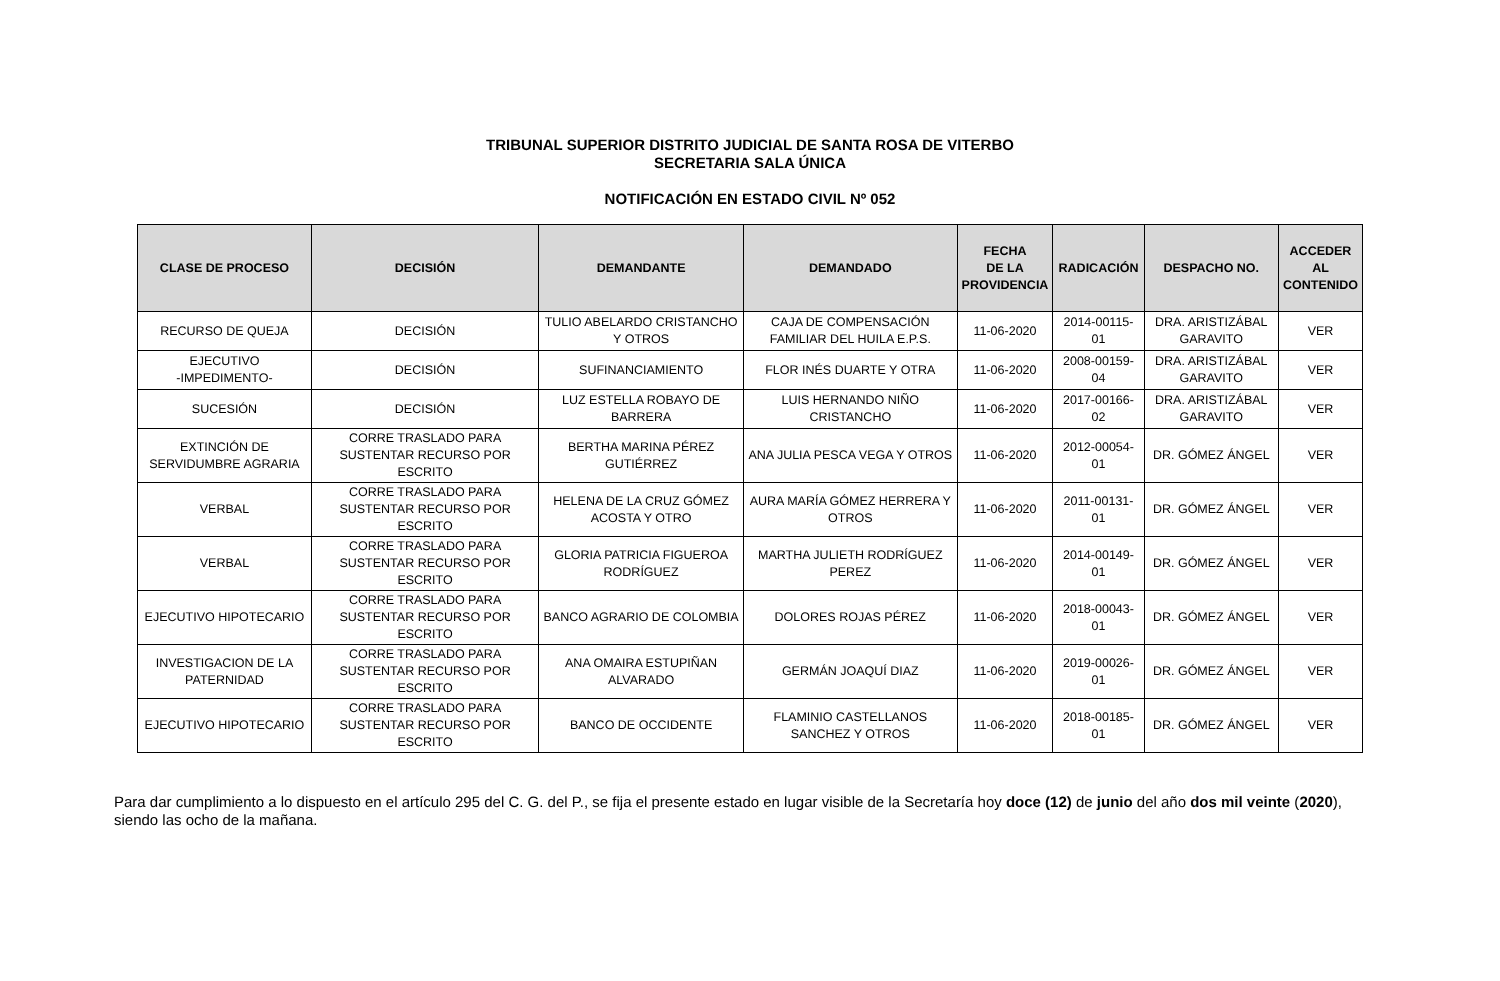TRIBUNAL SUPERIOR DISTRITO JUDICIAL DE SANTA ROSA DE VITERBO
SECRETARIA SALA ÚNICA
NOTIFICACIÓN EN ESTADO CIVIL Nº 052
| CLASE DE PROCESO | DECISIÓN | DEMANDANTE | DEMANDADO | FECHA DE LA PROVIDENCIA | RADICACIÓN | DESPACHO NO. | ACCEDER AL CONTENIDO |
| --- | --- | --- | --- | --- | --- | --- | --- |
| RECURSO DE QUEJA | DECISIÓN | TULIO ABELARDO CRISTANCHO Y OTROS | CAJA DE COMPENSACIÓN FAMILIAR DEL HUILA E.P.S. | 11-06-2020 | 2014-00115-01 | DRA. ARISTIZÁBAL GARAVITO | VER |
| EJECUTIVO -IMPEDIMENTO- | DECISIÓN | SUFINANCIAMIENTO | FLOR INÉS DUARTE Y OTRA | 11-06-2020 | 2008-00159-04 | DRA. ARISTIZÁBAL GARAVITO | VER |
| SUCESIÓN | DECISIÓN | LUZ ESTELLA ROBAYO DE BARRERA | LUIS HERNANDO NIÑO CRISTANCHO | 11-06-2020 | 2017-00166-02 | DRA. ARISTIZÁBAL GARAVITO | VER |
| EXTINCIÓN DE SERVIDUMBRE AGRARIA | CORRE TRASLADO PARA SUSTENTAR RECURSO POR ESCRITO | BERTHA MARINA PÉREZ GUTIÉRREZ | ANA JULIA PESCA VEGA Y OTROS | 11-06-2020 | 2012-00054-01 | DR. GÓMEZ ÁNGEL | VER |
| VERBAL | CORRE TRASLADO PARA SUSTENTAR RECURSO POR ESCRITO | HELENA DE LA CRUZ GÓMEZ ACOSTA Y OTRO | AURA MARÍA GÓMEZ HERRERA Y OTROS | 11-06-2020 | 2011-00131-01 | DR. GÓMEZ ÁNGEL | VER |
| VERBAL | CORRE TRASLADO PARA SUSTENTAR RECURSO POR ESCRITO | GLORIA PATRICIA FIGUEROA RODRÍGUEZ | MARTHA JULIETH RODRÍGUEZ PEREZ | 11-06-2020 | 2014-00149-01 | DR. GÓMEZ ÁNGEL | VER |
| EJECUTIVO HIPOTECARIO | CORRE TRASLADO PARA SUSTENTAR RECURSO POR ESCRITO | BANCO AGRARIO DE COLOMBIA | DOLORES ROJAS PÉREZ | 11-06-2020 | 2018-00043-01 | DR. GÓMEZ ÁNGEL | VER |
| INVESTIGACION DE LA PATERNIDAD | CORRE TRASLADO PARA SUSTENTAR RECURSO POR ESCRITO | ANA OMAIRA ESTUPIÑAN ALVARADO | GERMÁN JOAQUÍ DIAZ | 11-06-2020 | 2019-00026-01 | DR. GÓMEZ ÁNGEL | VER |
| EJECUTIVO HIPOTECARIO | CORRE TRASLADO PARA SUSTENTAR RECURSO POR ESCRITO | BANCO DE OCCIDENTE | FLAMINIO CASTELLANOS SANCHEZ Y OTROS | 11-06-2020 | 2018-00185-01 | DR. GÓMEZ ÁNGEL | VER |
Para dar cumplimiento a lo dispuesto en el artículo 295 del C. G. del P., se fija el presente estado en lugar visible de la Secretaría hoy doce (12) de junio del año dos mil veinte (2020), siendo las ocho de la mañana.